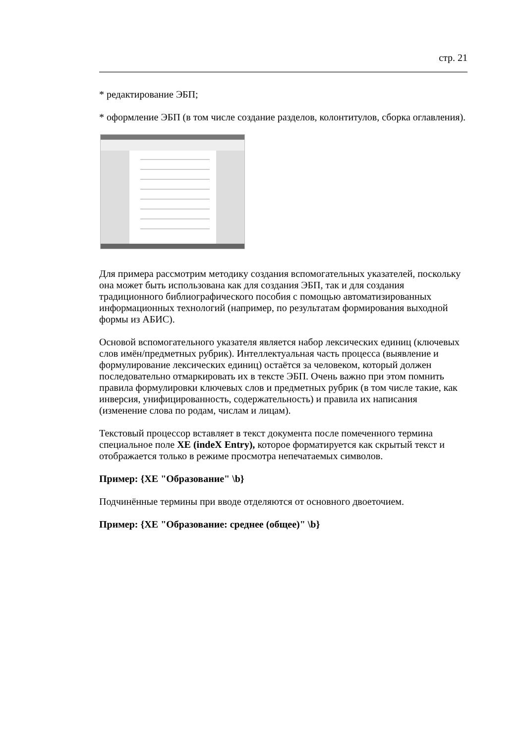стр. 21
* редактирование ЭБП;
* оформление ЭБП (в том числе создание разделов, колонтитулов, сборка оглавления).
Для примера рассмотрим методику создания вспомогательных указателей, поскольку она может быть использована как для создания ЭБП, так и для создания традиционного библиографического пособия с помощью автоматизированных информационных технологий (например, по результатам формирования выходной формы из АБИС).
Основой вспомогательного указателя является набор лексических единиц (ключевых слов имён/предметных рубрик). Интеллектуальная часть процесса (выявление и формулирование лексических единиц) остаётся за человеком, который должен последовательно отмаркировать их в тексте ЭБП. Очень важно при этом помнить правила формулировки ключевых слов и предметных рубрик (в том числе такие, как инверсия, унифицированность, содержательность) и правила их написания (изменение слова по родам, числам и лицам).
Текстовый процессор вставляет в текст документа после помеченного термина специальное поле XE (indeX Entry), которое форматируется как скрытый текст и отображается только в режиме просмотра непечатаемых символов.
Пример: {XE "Образование" \b}
Подчинённые термины при вводе отделяются от основного двоеточием.
Пример: {XE "Образование: среднее (общее)" \b}